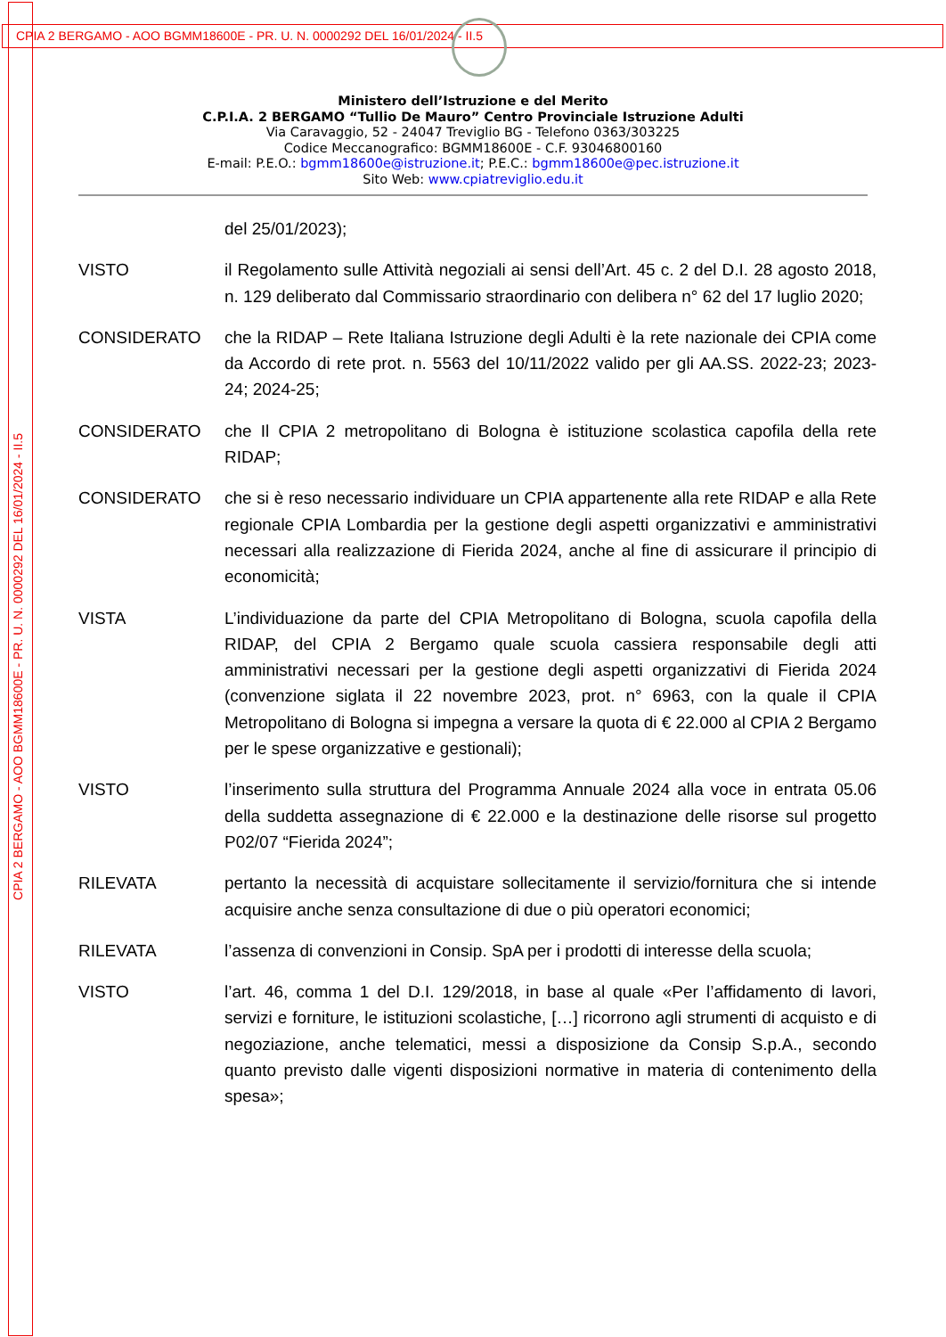CPIA 2 BERGAMO - AOO BGMM18600E - PR. U. N. 0000292 DEL 16/01/2024 - II.5
CPIA 2 BERGAMO - AOO BGMM18600E - PR. U. N. 0000292 DEL 16/01/2024 - II.5
Ministero dell’Istruzione e del Merito
C.P.I.A. 2 BERGAMO “Tullio De Mauro” Centro Provinciale Istruzione Adulti
Via Caravaggio, 52 - 24047 Treviglio BG - Telefono 0363/303225
Codice Meccanografico: BGMM18600E - C.F. 93046800160
E-mail: P.E.O.: bgmm18600e@istruzione.it; P.E.C.: bgmm18600e@pec.istruzione.it
Sito Web: www.cpiatreviglio.edu.it
del 25/01/2023);
VISTO il Regolamento sulle Attività negoziali ai sensi dell’Art. 45 c. 2 del D.I. 28 agosto 2018, n. 129 deliberato dal Commissario straordinario con delibera n° 62 del 17 luglio 2020;
CONSIDERATO che la RIDAP – Rete Italiana Istruzione degli Adulti è la rete nazionale dei CPIA come da Accordo di rete prot. n. 5563 del 10/11/2022 valido per gli AA.SS. 2022-23; 2023-24; 2024-25;
CONSIDERATO che Il CPIA 2 metropolitano di Bologna è istituzione scolastica capofila della rete RIDAP;
CONSIDERATO che si è reso necessario individuare un CPIA appartenente alla rete RIDAP e alla Rete regionale CPIA Lombardia per la gestione degli aspetti organizzativi e amministrativi necessari alla realizzazione di Fierida 2024, anche al fine di assicurare il principio di economicità;
VISTA L’individuazione da parte del CPIA Metropolitano di Bologna, scuola capofila della RIDAP, del CPIA 2 Bergamo quale scuola cassiera responsabile degli atti amministrativi necessari per la gestione degli aspetti organizzativi di Fierida 2024 (convenzione siglata il 22 novembre 2023, prot. n° 6963, con la quale il CPIA Metropolitano di Bologna si impegna a versare la quota di € 22.000 al CPIA 2 Bergamo per le spese organizzative e gestionali);
VISTO l’inserimento sulla struttura del Programma Annuale 2024 alla voce in entrata 05.06 della suddetta assegnazione di € 22.000 e la destinazione delle risorse sul progetto P02/07 “Fierida 2024”;
RILEVATA pertanto la necessità di acquistare sollecitamente il servizio/fornitura che si intende acquisire anche senza consultazione di due o più operatori economici;
RILEVATA l’assenza di convenzioni in Consip. SpA per i prodotti di interesse della scuola;
VISTO l’art. 46, comma 1 del D.I. 129/2018, in base al quale «Per l’affidamento di lavori, servizi e forniture, le istituzioni scolastiche, […] ricorrono agli strumenti di acquisto e di negoziazione, anche telematici, messi a disposizione da Consip S.p.A., secondo quanto previsto dalle vigenti disposizioni normative in materia di contenimento della spesa»;